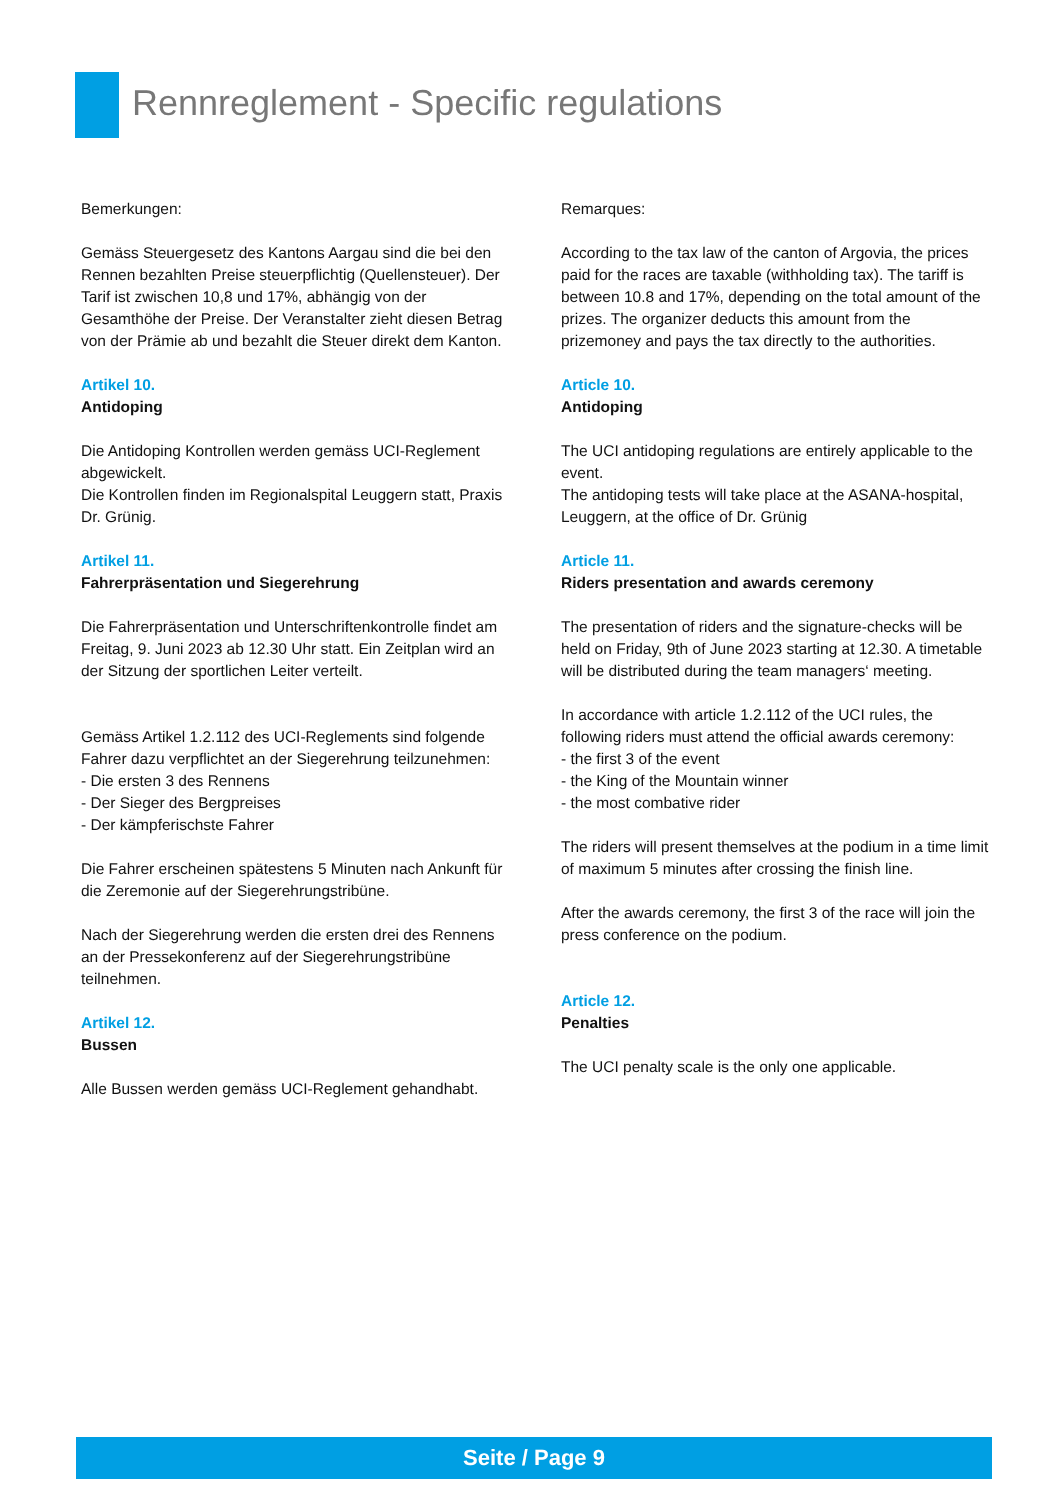Rennreglement - Specific regulations
Bemerkungen:
Gemäss Steuergesetz des Kantons Aargau sind die bei den Rennen bezahlten Preise steuerpflichtig (Quellensteuer). Der Tarif ist zwischen 10,8 und 17%, abhängig von der Gesamthöhe der Preise. Der Veranstalter zieht diesen Betrag von der Prämie ab und bezahlt die Steuer direkt dem Kanton.
Artikel 10.
Antidoping
Die Antidoping Kontrollen werden gemäss UCI-Reglement abgewickelt.
Die Kontrollen finden im Regionalspital Leuggern statt, Praxis Dr. Grünig.
Artikel 11.
Fahrerpräsentation und Siegerehrung
Die Fahrerpräsentation und Unterschriftenkontrolle findet am Freitag, 9. Juni 2023 ab 12.30 Uhr statt. Ein Zeitplan wird an der Sitzung der sportlichen Leiter verteilt.
Gemäss Artikel 1.2.112 des UCI-Reglements sind folgende Fahrer dazu verpflichtet an der Siegerehrung teilzunehmen:
- Die ersten 3 des Rennens
- Der Sieger des Bergpreises
- Der kämpferischste Fahrer
Die Fahrer erscheinen spätestens 5 Minuten nach Ankunft für die Zeremonie auf der Siegerehrungstribüne.
Nach der Siegerehrung werden die ersten drei des Rennens an der Pressekonferenz auf der Siegerehrungstribüne teilnehmen.
Artikel 12.
Bussen
Alle Bussen werden gemäss UCI-Reglement gehandhabt.
Remarques:
According to the tax law of the canton of Argovia, the prices paid for the races are taxable (withholding tax). The tariff is between 10.8 and 17%, depending on the total amount of the prizes. The organizer deducts this amount from the prizemoney and pays the tax directly to the authorities.
Article 10.
Antidoping
The UCI antidoping regulations are entirely applicable to the event.
The antidoping tests will take place at the ASANA-hospital, Leuggern, at the office of Dr. Grünig
Article 11.
Riders presentation and awards ceremony
The presentation of riders and the signature-checks will be held on Friday, 9th of June 2023 starting at 12.30. A timetable will be distributed during the team managers‘ meeting.
In accordance with article 1.2.112 of the UCI rules, the following riders must attend the official awards ceremony:
- the first 3 of the event
- the King of the Mountain winner
- the most combative rider
The riders will present themselves at the podium in a time limit of maximum 5 minutes after crossing the finish line.
After the awards ceremony, the first 3 of the race will join the press conference on the podium.
Article 12.
Penalties
The UCI penalty scale is the only one applicable.
Seite / Page 9